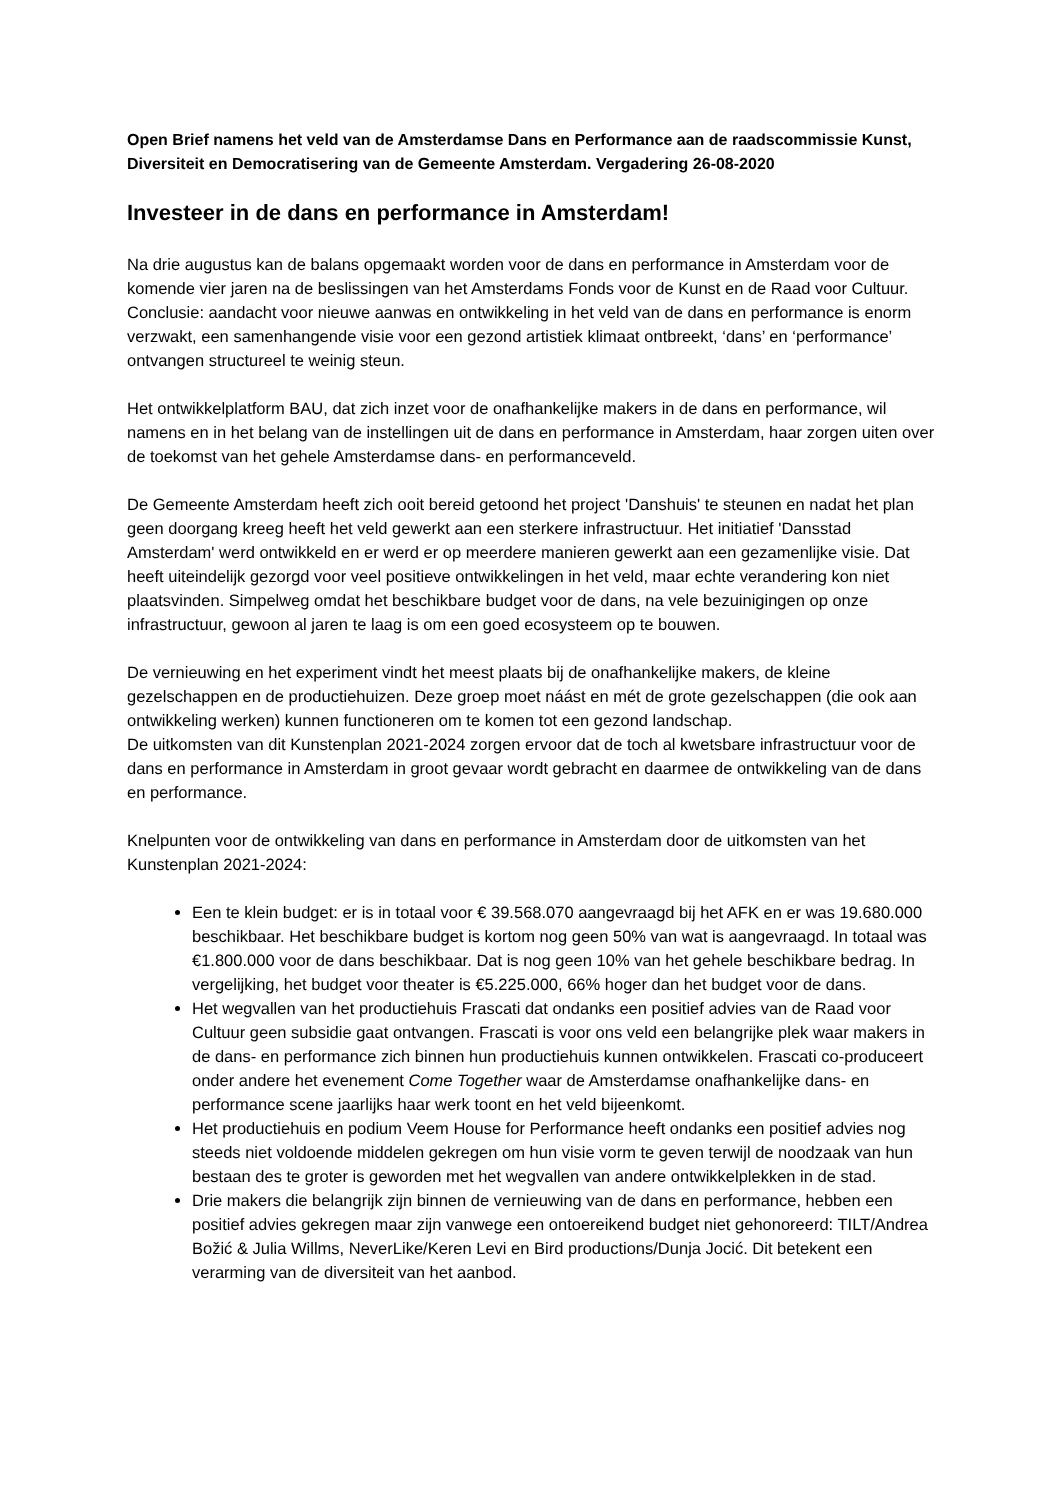Open Brief namens het veld van de Amsterdamse Dans en Performance aan de raadscommissie Kunst, Diversiteit en Democratisering van de Gemeente Amsterdam. Vergadering 26-08-2020
Investeer in de dans en performance in Amsterdam!
Na drie augustus kan de balans opgemaakt worden voor de dans en performance in Amsterdam voor de komende vier jaren na de beslissingen van het Amsterdams Fonds voor de Kunst en de Raad voor Cultuur. Conclusie: aandacht voor nieuwe aanwas en ontwikkeling in het veld van de dans en performance is enorm verzwakt, een samenhangende visie voor een gezond artistiek klimaat ontbreekt, ‘dans’ en ‘performance’ ontvangen structureel te weinig steun.
Het ontwikkelplatform BAU, dat zich inzet voor de onafhankelijke makers in de dans en performance, wil namens en in het belang van de instellingen uit de dans en performance in Amsterdam, haar zorgen uiten over de toekomst van het gehele Amsterdamse dans- en performanceveld.
De Gemeente Amsterdam heeft zich ooit bereid getoond het project 'Danshuis' te steunen en nadat het plan geen doorgang kreeg heeft het veld gewerkt aan een sterkere infrastructuur. Het initiatief 'Dansstad Amsterdam' werd ontwikkeld en er werd er op meerdere manieren gewerkt aan een gezamenlijke visie. Dat heeft uiteindelijk gezorgd voor veel positieve ontwikkelingen in het veld, maar echte verandering kon niet plaatsvinden. Simpelweg omdat het beschikbare budget voor de dans, na vele bezuinigingen op onze infrastructuur, gewoon al jaren te laag is om een goed ecosysteem op te bouwen.
De vernieuwing en het experiment vindt het meest plaats bij de onafhankelijke makers, de kleine gezelschappen en de productiehuizen. Deze groep moet náást en mét de grote gezelschappen (die ook aan ontwikkeling werken) kunnen functioneren om te komen tot een gezond landschap.
De uitkomsten van dit Kunstenplan 2021-2024 zorgen ervoor dat de toch al kwetsbare infrastructuur voor de dans en performance in Amsterdam in groot gevaar wordt gebracht en daarmee de ontwikkeling van de dans en performance.
Knelpunten voor de ontwikkeling van dans en performance in Amsterdam door de uitkomsten van het Kunstenplan 2021-2024:
Een te klein budget: er is in totaal voor € 39.568.070 aangevraagd bij het AFK en er was 19.680.000 beschikbaar. Het beschikbare budget is kortom nog geen 50% van wat is aangevraagd. In totaal was €1.800.000 voor de dans beschikbaar. Dat is nog geen 10% van het gehele beschikbare bedrag. In vergelijking, het budget voor theater is €5.225.000, 66% hoger dan het budget voor de dans.
Het wegvallen van het productiehuis Frascati dat ondanks een positief advies van de Raad voor Cultuur geen subsidie gaat ontvangen. Frascati is voor ons veld een belangrijke plek waar makers in de dans- en performance zich binnen hun productiehuis kunnen ontwikkelen. Frascati co-produceert onder andere het evenement Come Together waar de Amsterdamse onafhankelijke dans- en performance scene jaarlijks haar werk toont en het veld bijeenkomt.
Het productiehuis en podium Veem House for Performance heeft ondanks een positief advies nog steeds niet voldoende middelen gekregen om hun visie vorm te geven terwijl de noodzaak van hun bestaan des te groter is geworden met het wegvallen van andere ontwikkelplekken in de stad.
Drie makers die belangrijk zijn binnen de vernieuwing van de dans en performance, hebben een positief advies gekregen maar zijn vanwege een ontoereikend budget niet gehonoreerd: TILT/Andrea Božić & Julia Willms, NeverLike/Keren Levi en Bird productions/Dunja Jocić. Dit betekent een verarming van de diversiteit van het aanbod.